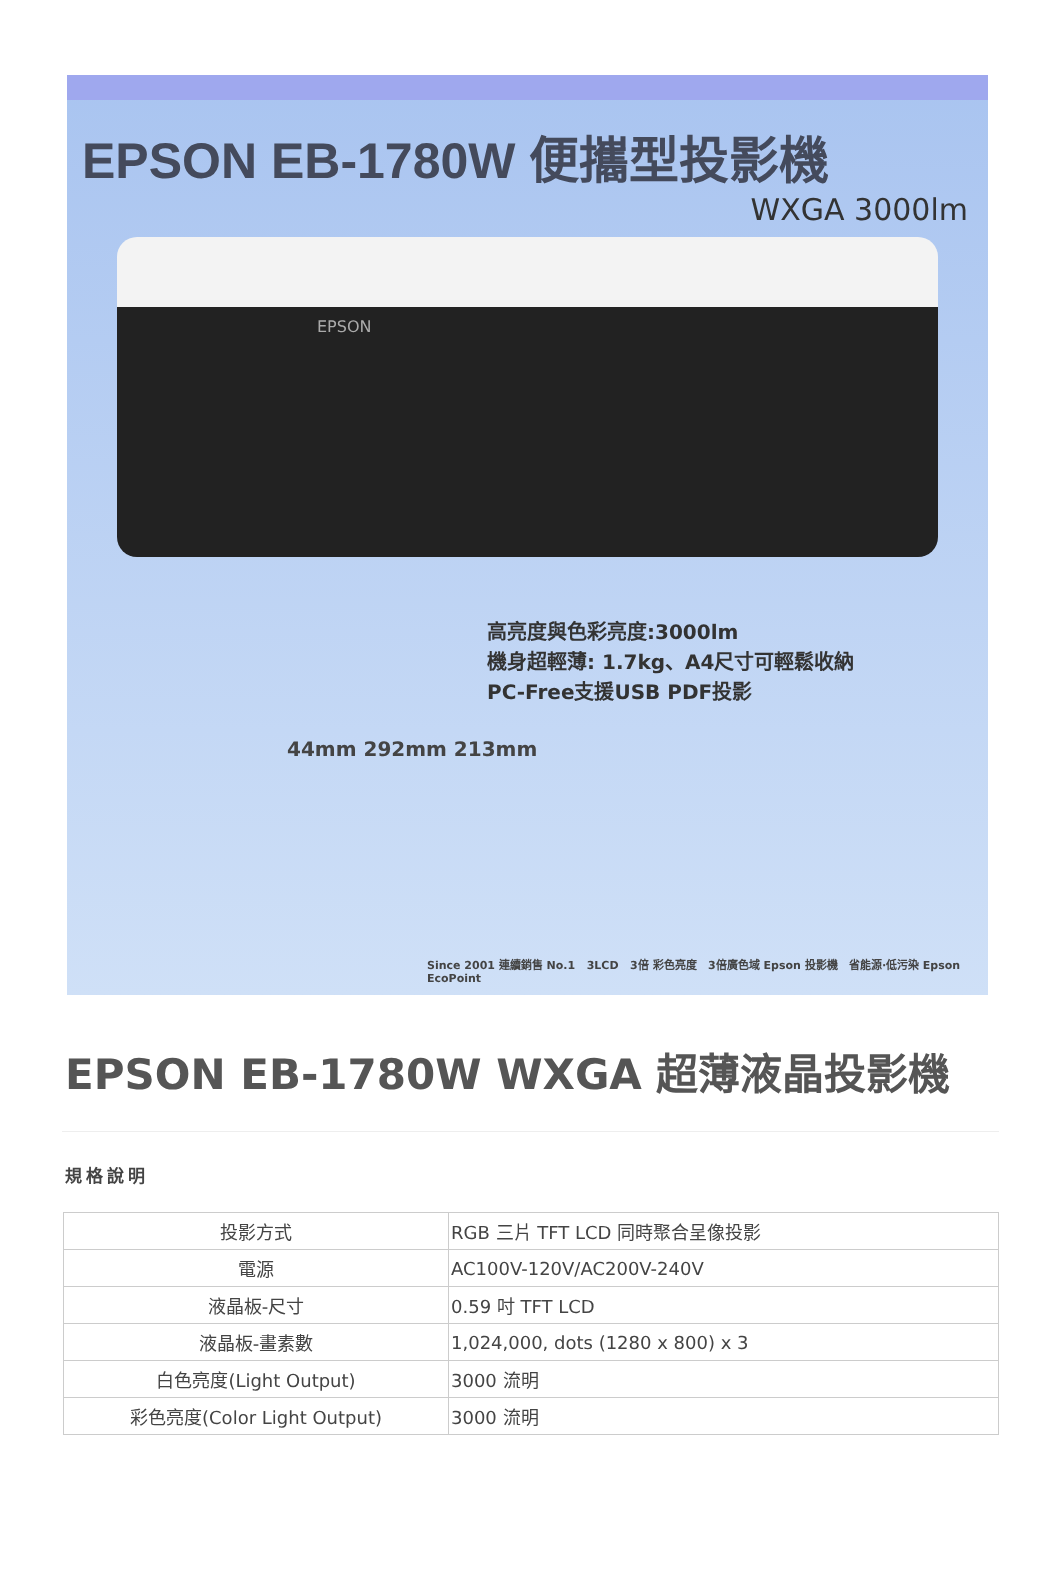EPSON EB-1780W 便攜型投影機
WXGA 3000lm
EPSON
高亮度與色彩亮度:3000lm
機身超輕薄: 1.7kg、A4尺寸可輕鬆收納
PC-Free支援USB PDF投影
44mm 292mm 213mm
Since 2001 連續銷售 No.1 3LCD 3倍 彩色亮度 3倍廣色域 Epson 投影機 省能源‧低污染 Epson EcoPoint
EPSON EB-1780W WXGA 超薄液晶投影機
規格說明
| 投影方式 | RGB 三片 TFT LCD 同時聚合呈像投影 |
| 電源 | AC100V-120V/AC200V-240V |
| 液晶板-尺寸 | 0.59 吋 TFT LCD |
| 液晶板-畫素數 | 1,024,000, dots (1280 x 800) x 3 |
| 白色亮度(Light Output) | 3000 流明 |
| 彩色亮度(Color Light Output) | 3000 流明 |